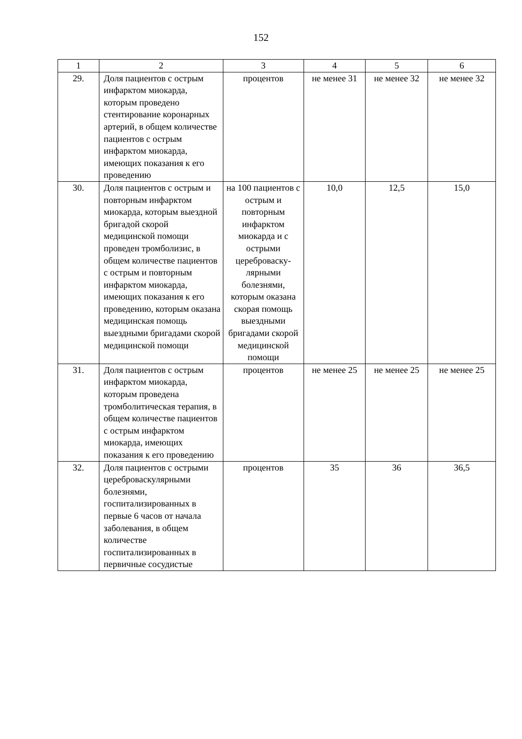152
| 1 | 2 | 3 | 4 | 5 | 6 |
| 29. | Доля пациентов с острым инфарктом миокарда, которым проведено стентирование коронарных артерий, в общем количестве пациентов с острым инфарктом миокарда, имеющих показания к его проведению | процентов | не менее 31 | не менее 32 | не менее 32 |
| 30. | Доля пациентов с острым и повторным инфарктом миокарда, которым выездной бригадой скорой медицинской помощи проведен тромболизис, в общем количестве пациентов с острым и повторным инфарктом миокарда, имеющих показания к его проведению, которым оказана медицинская помощь выездными бригадами скорой медицинской помощи | на 100 пациентов с острым и повторным инфарктом миокарда и с острыми цереброваску-лярными болезнями, которым оказана скорая помощь выездными бригадами скорой медицинской помощи | 10,0 | 12,5 | 15,0 |
| 31. | Доля пациентов с острым инфарктом миокарда, которым проведена тромболитическая терапия, в общем количестве пациентов с острым инфарктом миокарда, имеющих показания к его проведению | процентов | не менее 25 | не менее 25 | не менее 25 |
| 32. | Доля пациентов с острыми цереброваскулярными болезнями, госпитализированных в первые 6 часов от начала заболевания, в общем количестве госпитализированных в первичные сосудистые | процентов | 35 | 36 | 36,5 |